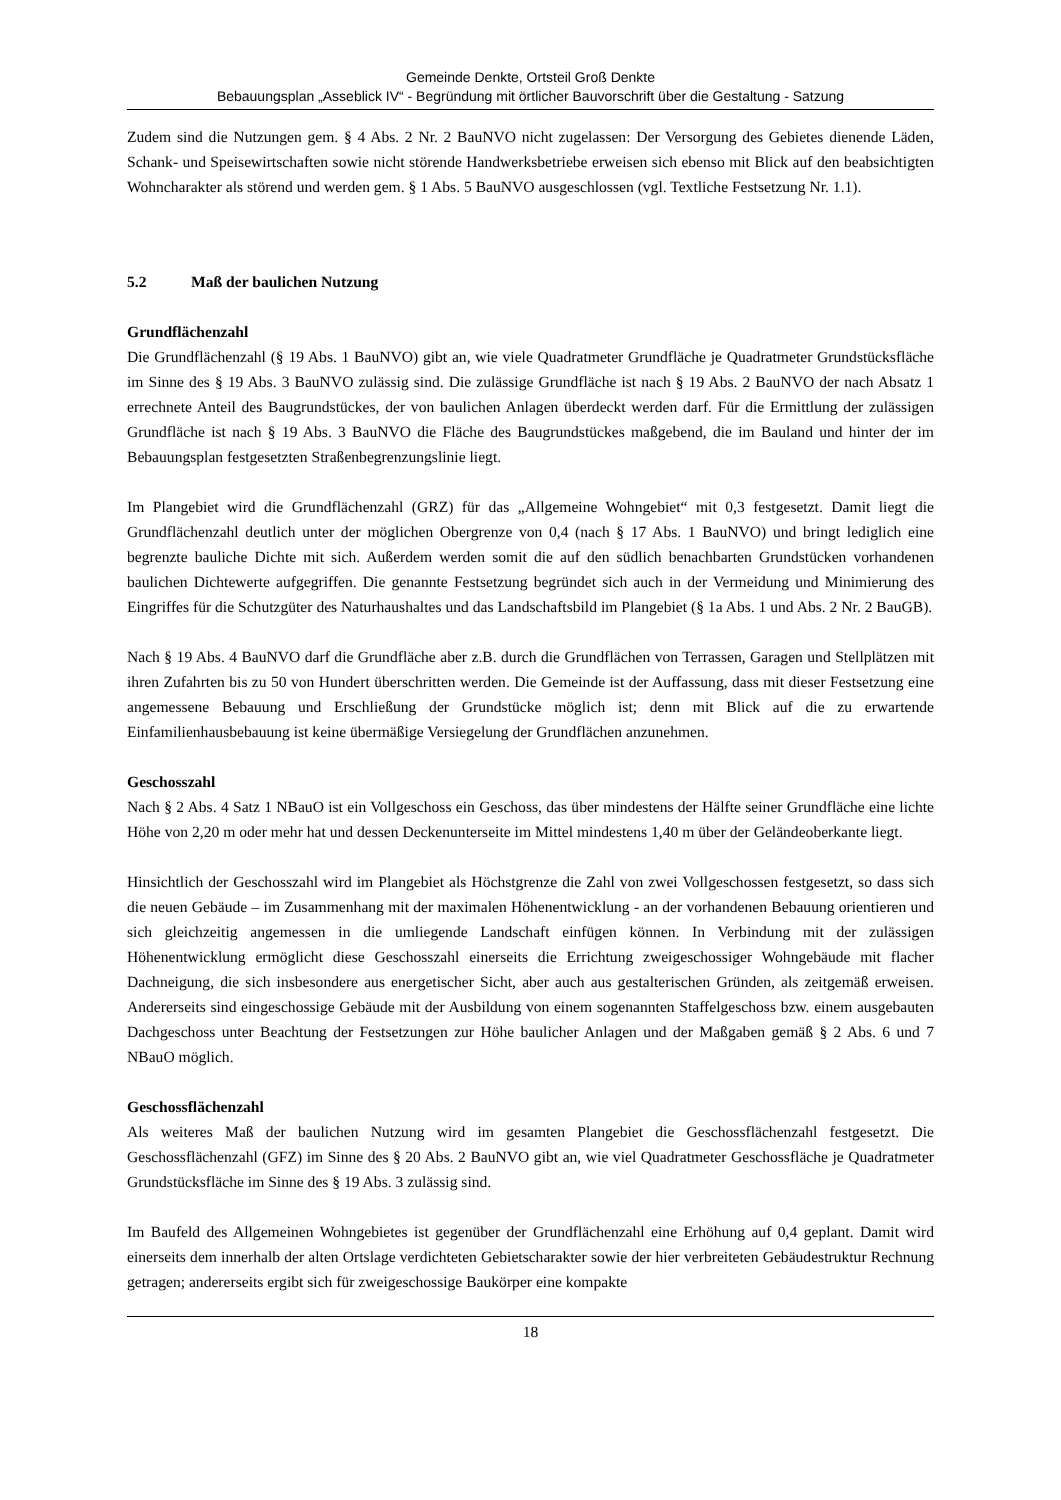Gemeinde Denkte, Ortsteil Groß Denkte
Bebauungsplan „Asseblick IV“ - Begründung mit örtlicher Bauvorschrift über die Gestaltung - Satzung
Zudem sind die Nutzungen gem. § 4 Abs. 2 Nr. 2 BauNVO nicht zugelassen: Der Versorgung des Gebietes dienende Läden, Schank- und Speisewirtschaften sowie nicht störende Handwerksbetriebe erweisen sich ebenso mit Blick auf den beabsichtigten Wohncharakter als störend und werden gem. § 1 Abs. 5 BauNVO ausgeschlossen (vgl. Textliche Festsetzung Nr. 1.1).
5.2 Maß der baulichen Nutzung
Grundflächenzahl
Die Grundflächenzahl (§ 19 Abs. 1 BauNVO) gibt an, wie viele Quadratmeter Grundfläche je Quadratmeter Grundstücksfläche im Sinne des § 19 Abs. 3 BauNVO zulässig sind. Die zulässige Grundfläche ist nach § 19 Abs. 2 BauNVO der nach Absatz 1 errechnete Anteil des Baugrundstückes, der von baulichen Anlagen überdeckt werden darf. Für die Ermittlung der zulässigen Grundfläche ist nach § 19 Abs. 3 BauNVO die Fläche des Baugrundstückes maßgebend, die im Bauland und hinter der im Bebauungsplan festgesetzten Straßenbegrenzungslinie liegt.
Im Plangebiet wird die Grundflächenzahl (GRZ) für das „Allgemeine Wohngebiet“ mit 0,3 festgesetzt. Damit liegt die Grundflächenzahl deutlich unter der möglichen Obergrenze von 0,4 (nach § 17 Abs. 1 BauNVO) und bringt lediglich eine begrenzte bauliche Dichte mit sich. Außerdem werden somit die auf den südlich benachbarten Grundstücken vorhandenen baulichen Dichtewerte aufgegriffen. Die genannte Festsetzung begründet sich auch in der Vermeidung und Minimierung des Eingriffes für die Schutzgüter des Naturhaushaltes und das Landschaftsbild im Plangebiet (§ 1a Abs. 1 und Abs. 2 Nr. 2 BauGB).
Nach § 19 Abs. 4 BauNVO darf die Grundfläche aber z.B. durch die Grundflächen von Terrassen, Garagen und Stellplätzen mit ihren Zufahrten bis zu 50 von Hundert überschritten werden. Die Gemeinde ist der Auffassung, dass mit dieser Festsetzung eine angemessene Bebauung und Erschließung der Grundstücke möglich ist; denn mit Blick auf die zu erwartende Einfamilienhausbebauung ist keine übermäßige Versiegelung der Grundflächen anzunehmen.
Geschosszahl
Nach § 2 Abs. 4 Satz 1 NBauO ist ein Vollgeschoss ein Geschoss, das über mindestens der Hälfte seiner Grundfläche eine lichte Höhe von 2,20 m oder mehr hat und dessen Deckenunterseite im Mittel mindestens 1,40 m über der Geländeoberkante liegt.
Hinsichtlich der Geschosszahl wird im Plangebiet als Höchstgrenze die Zahl von zwei Vollgeschossen festgesetzt, so dass sich die neuen Gebäude – im Zusammenhang mit der maximalen Höhenentwicklung - an der vorhandenen Bebauung orientieren und sich gleichzeitig angemessen in die umliegende Landschaft einfügen können. In Verbindung mit der zulässigen Höhenentwicklung ermöglicht diese Geschosszahl einerseits die Errichtung zweigeschossiger Wohngebäude mit flacher Dachneigung, die sich insbesondere aus energetischer Sicht, aber auch aus gestalterischen Gründen, als zeitgemäß erweisen. Andererseits sind eingeschossige Gebäude mit der Ausbildung von einem sogenannten Staffelgeschoss bzw. einem ausgebauten Dachgeschoss unter Beachtung der Festsetzungen zur Höhe baulicher Anlagen und der Maßgaben gemäß § 2 Abs. 6 und 7 NBauO möglich.
Geschossflächenzahl
Als weiteres Maß der baulichen Nutzung wird im gesamten Plangebiet die Geschossflächenzahl festgesetzt. Die Geschossflächenzahl (GFZ) im Sinne des § 20 Abs. 2 BauNVO gibt an, wie viel Quadratmeter Geschossfläche je Quadratmeter Grundstücksfläche im Sinne des § 19 Abs. 3 zulässig sind.
Im Baufeld des Allgemeinen Wohngebietes ist gegenüber der Grundflächenzahl eine Erhöhung auf 0,4 geplant. Damit wird einerseits dem innerhalb der alten Ortslage verdichteten Gebietscharakter sowie der hier verbreiteten Gebäudestruktur Rechnung getragen; andererseits ergibt sich für zweigeschossige Baukörper eine kompakte
18